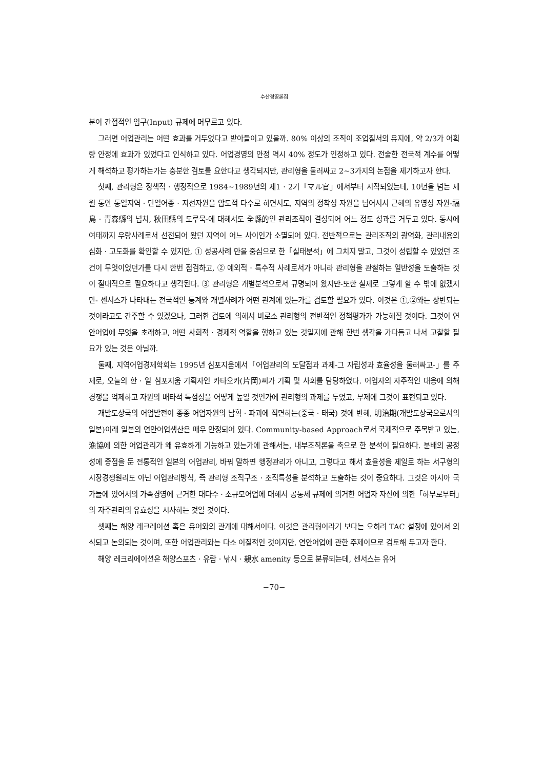수산경영론집
분이 간접적인 입구(Input) 규제에 머무르고 있다.
그러면 어업관리는 어떤 효과를 거두었다고 받아들이고 있을까. 80% 이상의 조직이 조업질서의 유지에, 약 2/3가 어획량 안정에 효과가 있었다고 인식하고 있다. 어업경영의 안정 역시 40% 정도가 인정하고 있다. 전술한 전국적 계수를 어떻게 해석하고 평가하는가는 충분한 검토를 요한다고 생각되지만, 관리형을 둘러싸고 2~3가지의 논점을 제기하고자 한다.
첫째, 관리형은 정책적 · 행정적으로 1984~1989년의 제1 · 2기「マル官」에서부터 시작되었는데, 10년을 넘는 세월 동안 동일지역 · 단일어종 · 지선자원을 압도적 다수로 하면서도, 지역의 정착성 자원을 넘어서서 근해의 유영성 자원-福島 · 青森縣의 넙치, 秋田縣의 도루묵-에 대해서도 全縣的인 관리조직이 결성되어 어느 정도 성과를 거두고 있다. 동시에 여태까지 우량사례로서 선전되어 왔던 지역이 어느 사이인가 소멸되어 있다. 전반적으로는 관리조직의 광역화, 관리내용의 심화 · 고도화를 확인할 수 있지만, ① 성공사례 만을 중심으로 한「실태분석」에 그치지 말고, 그것이 성립할 수 있었던 조건이 무엇이었던가를 다시 한번 점검하고, ② 예외적 · 특수적 사례로서가 아니라 관리형을 관철하는 일반성을 도출하는 것이 절대적으로 필요하다고 생각된다. ③ 관리형은 개별분석으로서 규명되어 왔지만-또한 실제로 그렇게 할 수 밖에 없겠지만- 센서스가 나타내는 전국적인 통계와 개별사례가 어떤 관계에 있는가를 검토할 필요가 있다. 이것은 ①,②와는 상반되는 것이라고도 간주할 수 있겠으나, 그러한 검토에 의해서 비로소 관리형의 전반적인 정책평가가 가능해질 것이다. 그것이 연안어업에 무엇을 초래하고, 어떤 사회적 · 경제적 역할을 행하고 있는 것일지에 관해 한번 생각을 가다듬고 나서 고찰할 필요가 있는 것은 아닐까.
둘째, 지역어업경제학회는 1995년 심포지움에서「어업관리의 도달점과 과제-그 자립성과 효율성을 둘러싸고-」를 주제로, 오늘의 한 · 일 심포지움 기획자인 카타오카(片岡)씨가 기획 및 사회를 담당하였다. 어업자의 자주적인 대응에 의해 경쟁을 억제하고 자원의 배타적 독점성을 어떻게 높일 것인가에 관리형의 과제를 두었고, 부제에 그것이 표현되고 있다.
개발도상국의 어업발전이 종종 어업자원의 남획 · 파괴에 직면하는(중국 · 태국) 것에 반해, 明治期(개발도상국으로서의 일본)이래 일본의 연안어업생산은 매우 안정되어 있다. Community-based Approach로서 국제적으로 주목받고 있는, 漁協에 의한 어업관리가 왜 유효하게 기능하고 있는가에 관해서는, 내부조직론을 축으로 한 분석이 필요하다. 분배의 공정성에 중점을 둔 전통적인 일본의 어업관리, 바꿔 말하면 행정관리가 아니고, 그렇다고 해서 효율성을 제일로 하는 서구형의 시장경쟁원리도 아닌 어업관리방식, 즉 관리형 조직구조 · 조직특성을 분석하고 도출하는 것이 중요하다. 그것은 아시아 국가들에 있어서의 가족경영에 근거한 대다수 · 소규모어업에 대해서 공동체 규제에 의거한 어업자 자신에 의한「하부로부터」의 자주관리의 유효성을 시사하는 것일 것이다.
셋째는 해양 레크레이션 혹은 유어와의 관계에 대해서이다. 이것은 관리형이라기 보다는 오히려 TAC 설정에 있어서 의식되고 논의되는 것이며, 또한 어업관리와는 다소 이질적인 것이지만, 연안어업에 관한 주제이므로 검토해 두고자 한다.
해양 레크리에이션은 해양스포츠 · 유람 · 낚시 · 親水 amenity 등으로 분류되는데, 센서스는 유어
−70−